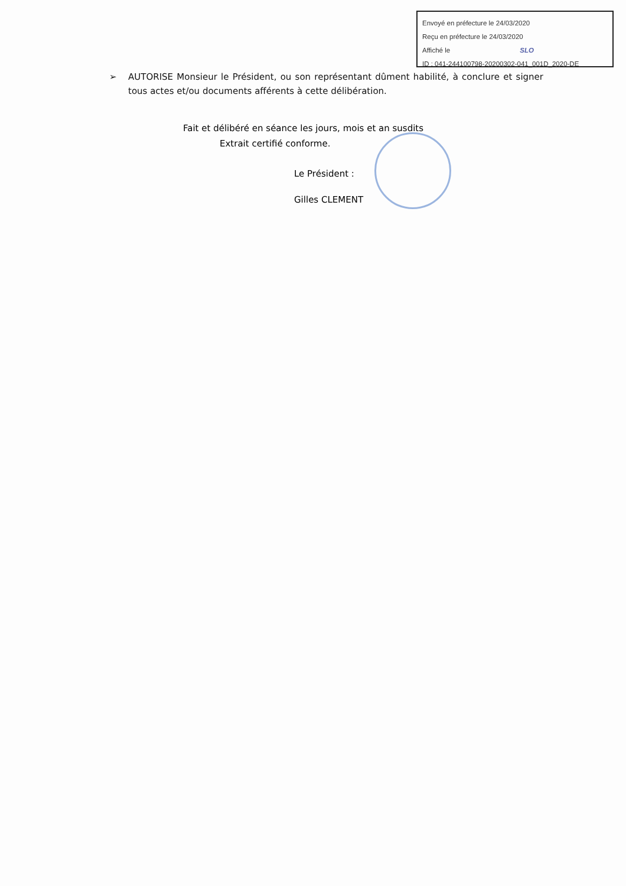Envoyé en préfecture le 24/03/2020
Reçu en préfecture le 24/03/2020
Affiché le SLO
ID : 041-244100798-20200302-041_001D_2020-DE
➢ AUTORISE Monsieur le Président, ou son représentant dûment habilité, à conclure et signer tous actes et/ou documents afférents à cette délibération.
Fait et délibéré en séance les jours, mois et an susdits
Extrait certifié conforme.
Le Président :
Gilles CLEMENT